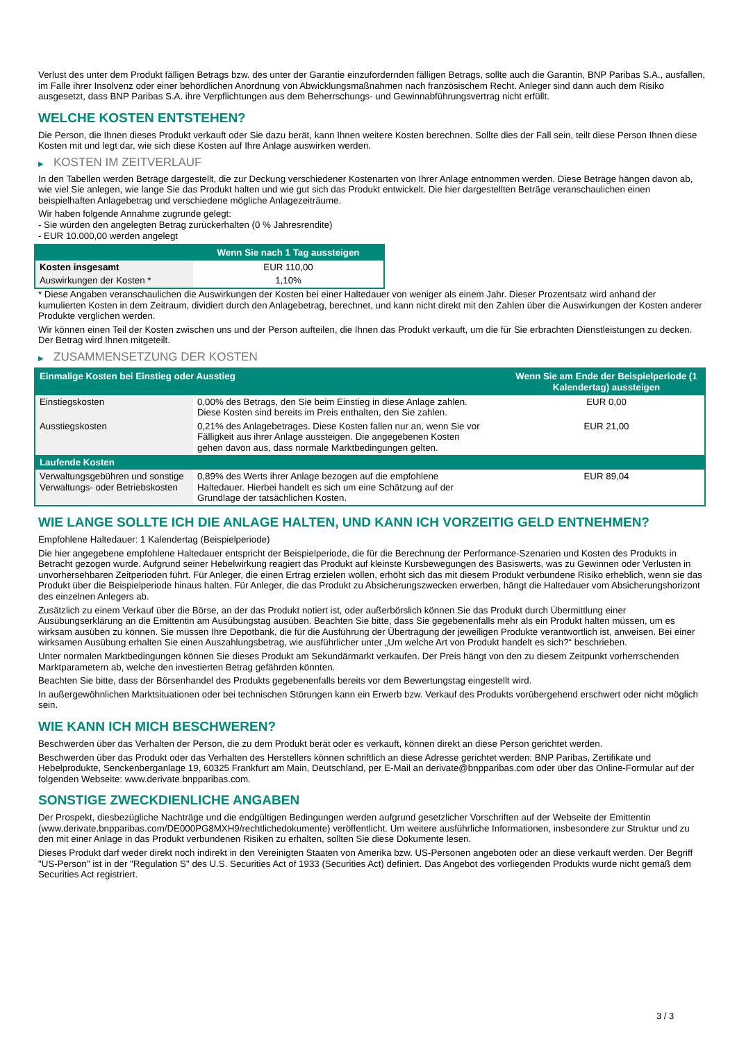Verlust des unter dem Produkt fälligen Betrags bzw. des unter der Garantie einzufordernden fälligen Betrags, sollte auch die Garantin, BNP Paribas S.A., ausfallen, im Falle ihrer Insolvenz oder einer behördlichen Anordnung von Abwicklungsmaßnahmen nach französischem Recht. Anleger sind dann auch dem Risiko ausgesetzt, dass BNP Paribas S.A. ihre Verpflichtungen aus dem Beherrschungs- und Gewinnabführungsvertrag nicht erfüllt.
WELCHE KOSTEN ENTSTEHEN?
Die Person, die Ihnen dieses Produkt verkauft oder Sie dazu berät, kann Ihnen weitere Kosten berechnen. Sollte dies der Fall sein, teilt diese Person Ihnen diese Kosten mit und legt dar, wie sich diese Kosten auf Ihre Anlage auswirken werden.
▶ KOSTEN IM ZEITVERLAUF
In den Tabellen werden Beträge dargestellt, die zur Deckung verschiedener Kostenarten von Ihrer Anlage entnommen werden. Diese Beträge hängen davon ab, wie viel Sie anlegen, wie lange Sie das Produkt halten und wie gut sich das Produkt entwickelt. Die hier dargestellten Beträge veranschaulichen einen beispielhaften Anlagebetrag und verschiedene mögliche Anlagezeiträume.
Wir haben folgende Annahme zugrunde gelegt:
- Sie würden den angelegten Betrag zurückerhalten (0 % Jahresrendite)
- EUR 10.000,00 werden angelegt
| | Wenn Sie nach 1 Tag aussteigen |
| --- | --- |
| Kosten insgesamt | EUR 110,00 |
| Auswirkungen der Kosten * | 1,10% |
* Diese Angaben veranschaulichen die Auswirkungen der Kosten bei einer Haltedauer von weniger als einem Jahr. Dieser Prozentsatz wird anhand der kumulierten Kosten in dem Zeitraum, dividiert durch den Anlagebetrag, berechnet, und kann nicht direkt mit den Zahlen über die Auswirkungen der Kosten anderer Produkte verglichen werden.
Wir können einen Teil der Kosten zwischen uns und der Person aufteilen, die Ihnen das Produkt verkauft, um die für Sie erbrachten Dienstleistungen zu decken. Der Betrag wird Ihnen mitgeteilt.
▶ ZUSAMMENSETZUNG DER KOSTEN
| Einmalige Kosten bei Einstieg oder Ausstieg | | Wenn Sie am Ende der Beispielperiode (1 Kalendertag) aussteigen |
| --- | --- | --- |
| Einstiegskosten | 0,00% des Betrags, den Sie beim Einstieg in diese Anlage zahlen. Diese Kosten sind bereits im Preis enthalten, den Sie zahlen. | EUR 0,00 |
| Ausstiegskosten | 0,21% des Anlagebetrages. Diese Kosten fallen nur an, wenn Sie vor Fälligkeit aus ihrer Anlage aussteigen. Die angegebenen Kosten gehen davon aus, dass normale Marktbedingungen gelten. | EUR 21,00 |
| Laufende Kosten | | |
| Verwaltungsgebühren und sonstige Verwaltungs- oder Betriebskosten | 0,89% des Werts ihrer Anlage bezogen auf die empfohlene Haltedauer. Hierbei handelt es sich um eine Schätzung auf der Grundlage der tatsächlichen Kosten. | EUR 89,04 |
WIE LANGE SOLLTE ICH DIE ANLAGE HALTEN, UND KANN ICH VORZEITIG GELD ENTNEHMEN?
Empfohlene Haltedauer: 1 Kalendertag (Beispielperiode)
Die hier angegebene empfohlene Haltedauer entspricht der Beispielperiode, die für die Berechnung der Performance-Szenarien und Kosten des Produkts in Betracht gezogen wurde. Aufgrund seiner Hebelwirkung reagiert das Produkt auf kleinste Kursbewegungen des Basiswerts, was zu Gewinnen oder Verlusten in unvorhersehbaren Zeitperioden führt. Für Anleger, die einen Ertrag erzielen wollen, erhöht sich das mit diesem Produkt verbundene Risiko erheblich, wenn sie das Produkt über die Beispielperiode hinaus halten. Für Anleger, die das Produkt zu Absicherungszwecken erwerben, hängt die Haltedauer vom Absicherungshorizont des einzelnen Anlegers ab.
Zusätzlich zu einem Verkauf über die Börse, an der das Produkt notiert ist, oder außerbörslich können Sie das Produkt durch Übermittlung einer Ausübungserklärung an die Emittentin am Ausübungstag ausüben. Beachten Sie bitte, dass Sie gegebenenfalls mehr als ein Produkt halten müssen, um es wirksam ausüben zu können. Sie müssen Ihre Depotbank, die für die Ausführung der Übertragung der jeweiligen Produkte verantwortlich ist, anweisen. Bei einer wirksamen Ausübung erhalten Sie einen Auszahlungsbetrag, wie ausführlicher unter „Um welche Art von Produkt handelt es sich?“ beschrieben.
Unter normalen Marktbedingungen können Sie dieses Produkt am Sekundärmarkt verkaufen. Der Preis hängt von den zu diesem Zeitpunkt vorherrschenden Marktparametern ab, welche den investierten Betrag gefährden könnten.
Beachten Sie bitte, dass der Börsenhandel des Produkts gegebenenfalls bereits vor dem Bewertungstag eingestellt wird.
In außergewöhnlichen Marktsituationen oder bei technischen Störungen kann ein Erwerb bzw. Verkauf des Produkts vorübergehend erschwert oder nicht möglich sein.
WIE KANN ICH MICH BESCHWEREN?
Beschwerden über das Verhalten der Person, die zu dem Produkt berät oder es verkauft, können direkt an diese Person gerichtet werden.
Beschwerden über das Produkt oder das Verhalten des Herstellers können schriftlich an diese Adresse gerichtet werden: BNP Paribas, Zertifikate und Hebelprodukte, Senckenberganlage 19, 60325 Frankfurt am Main, Deutschland, per E-Mail an derivate@bnpparibas.com oder über das Online-Formular auf der folgenden Webseite: www.derivate.bnpparibas.com.
SONSTIGE ZWECKDIENLICHE ANGABEN
Der Prospekt, diesbezügliche Nachträge und die endgültigen Bedingungen werden aufgrund gesetzlicher Vorschriften auf der Webseite der Emittentin (www.derivate.bnpparibas.com/DE000PG8MXH9/rechtlichedokumente) veröffentlicht. Um weitere ausführliche Informationen, insbesondere zur Struktur und zu den mit einer Anlage in das Produkt verbundenen Risiken zu erhalten, sollten Sie diese Dokumente lesen.
Dieses Produkt darf weder direkt noch indirekt in den Vereinigten Staaten von Amerika bzw. US-Personen angeboten oder an diese verkauft werden. Der Begriff "US-Person" ist in der "Regulation S" des U.S. Securities Act of 1933 (Securities Act) definiert. Das Angebot des vorliegenden Produkts wurde nicht gemäß dem Securities Act registriert.
3 / 3